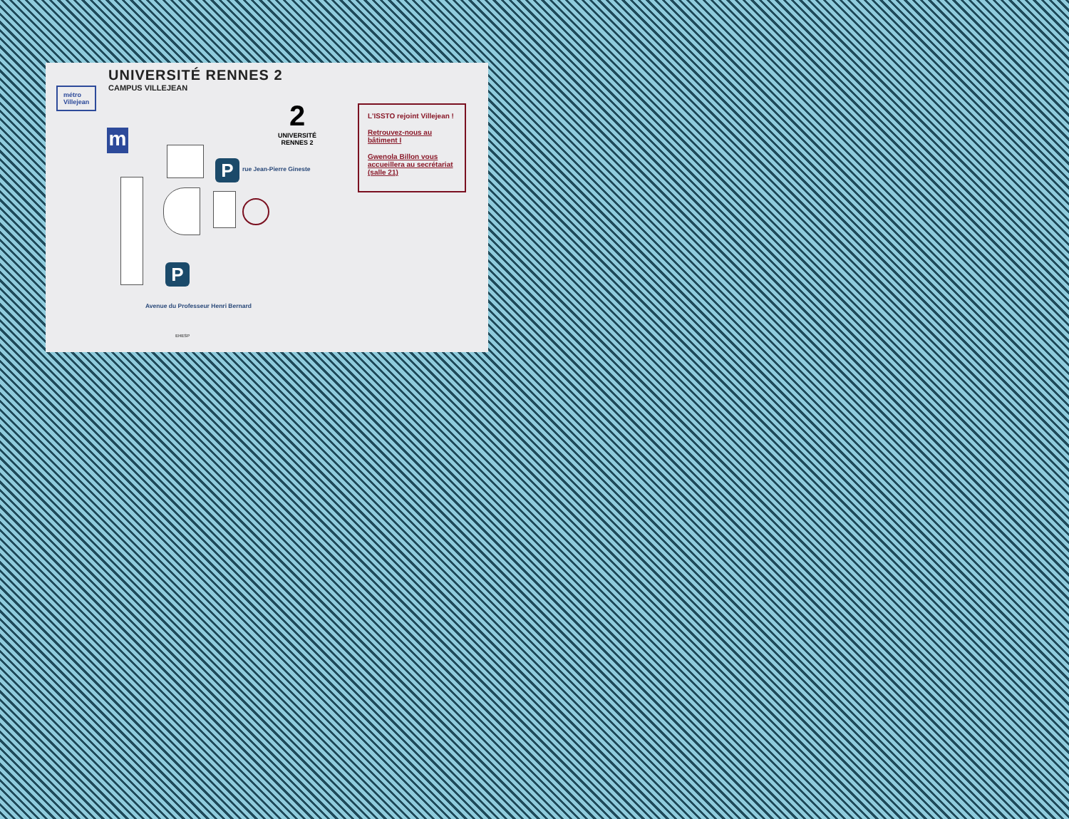UNIVERSITÉ RENNES 2
CAMPUS VILLEJEAN
métro
Villejean
m
2
UNIVERSITÉ
RENNES 2
P
P
rue Jean-Pierre Gineste
Avenue du Professeur Henri Bernard
EHESP
L'ISSTO rejoint Villejean !
Retrouvez-nous au bâtiment I
Gwenola Billon vous accueillera au secrétariat (salle 21)